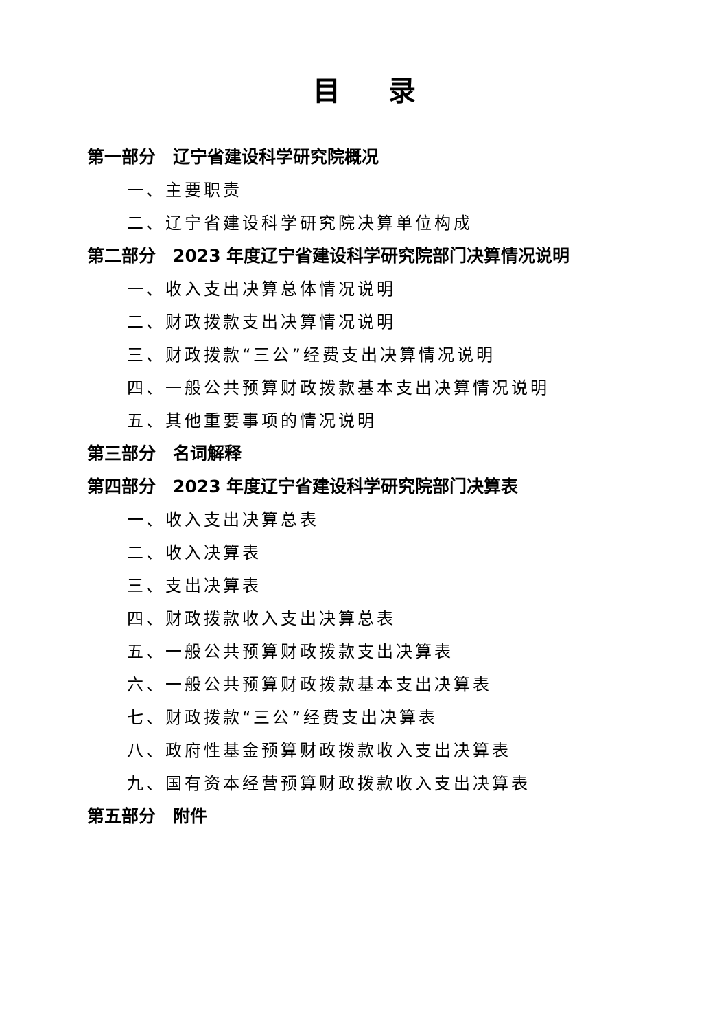目录
第一部分　辽宁省建设科学研究院概况
一、主要职责
二、辽宁省建设科学研究院决算单位构成
第二部分　2023 年度辽宁省建设科学研究院部门决算情况说明
一、收入支出决算总体情况说明
二、财政拨款支出决算情况说明
三、财政拨款“三公”经费支出决算情况说明
四、一般公共预算财政拨款基本支出决算情况说明
五、其他重要事项的情况说明
第三部分　名词解释
第四部分　2023 年度辽宁省建设科学研究院部门决算表
一、收入支出决算总表
二、收入决算表
三、支出决算表
四、财政拨款收入支出决算总表
五、一般公共预算财政拨款支出决算表
六、一般公共预算财政拨款基本支出决算表
七、财政拨款“三公”经费支出决算表
八、政府性基金预算财政拨款收入支出决算表
九、国有资本经营预算财政拨款收入支出决算表
第五部分　附件